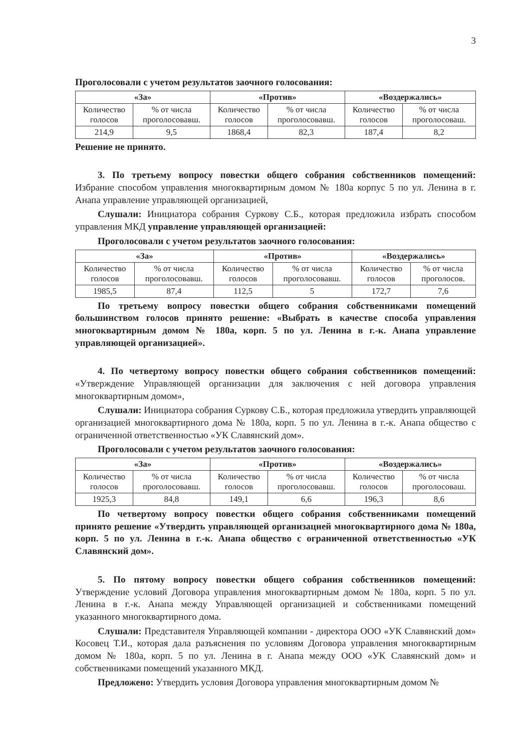3
Проголосовали с учетом результатов заочного голосования:
| «За» | | «Против» | | «Воздержались» | |
| --- | --- | --- | --- | --- | --- |
| Количество голосов | % от числа проголосовавш. | Количество голосов | % от числа проголосовавш. | Количество голосов | % от числа проголосоваш. |
| 214,9 | 9,5 | 1868,4 | 82,3 | 187,4 | 8,2 |
Решение не принято.
3. По третьему вопросу повестки общего собрания собственников помещений: Избрание способом управления многоквартирным домом № 180а корпус 5 по ул. Ленина в г. Анапа управление управляющей организацией,
Слушали: Инициатора собрания Суркову С.Б., которая предложила избрать способом управления МКД управление управляющей организацией:
Проголосовали с учетом результатов заочного голосования:
| «За» | | «Против» | | «Воздержались» | |
| --- | --- | --- | --- | --- | --- |
| Количество голосов | % от числа проголосовавш. | Количество голосов | % от числа проголосовавш. | Количество голосов | % от числа проголосов. |
| 1985,5 | 87,4 | 112,5 | 5 | 172,7 | 7,6 |
По третьему вопросу повестки общего собрания собственниками помещений большинством голосов принято решение: «Выбрать в качестве способа управления многоквартирным домом № 180а, корп. 5 по ул. Ленина в г.-к. Анапа управление управляющей организацией».
4. По четвертому вопросу повестки общего собрания собственников помещений: «Утверждение Управляющей организации для заключения с ней договора управления многоквартирным домом»,
Слушали: Инициатора собрания Суркову С.Б., которая предложила утвердить управляющей организацией многоквартирного дома № 180а, корп. 5 по ул. Ленина в г.-к. Анапа общество с ограниченной ответственностью «УК Славянский дом».
Проголосовали с учетом результатов заочного голосования:
| «За» | | «Против» | | «Воздержались» | |
| --- | --- | --- | --- | --- | --- |
| Количество голосов | % от числа проголосовавш. | Количество голосов | % от числа проголосовавш. | Количество голосов | % от числа проголосоваш. |
| 1925,3 | 84,8 | 149,1 | 6,6 | 196,3 | 8,6 |
По четвертому вопросу повестки общего собрания собственниками помещений принято решение «Утвердить управляющей организацией многоквартирного дома № 180а, корп. 5 по ул. Ленина в г.-к. Анапа общество с ограниченной ответственностью «УК Славянский дом».
5. По пятому вопросу повестки общего собрания собственников помещений: Утверждение условий Договора управления многоквартирным домом № 180а, корп. 5 по ул. Ленина в г.-к. Анапа между Управляющей организацией и собственниками помещений указанного многоквартирного дома.
Слушали: Представителя Управляющей компании - директора ООО «УК Славянский дом» Косовец Т.И., которая дала разъяснения по условиям Договора управления многоквартирным домом № 180а, корп. 5 по ул. Ленина в г. Анапа между ООО «УК Славянский дом» и собственниками помещений указанного МКД.
Предложено: Утвердить условия Договора управления многоквартирным домом №